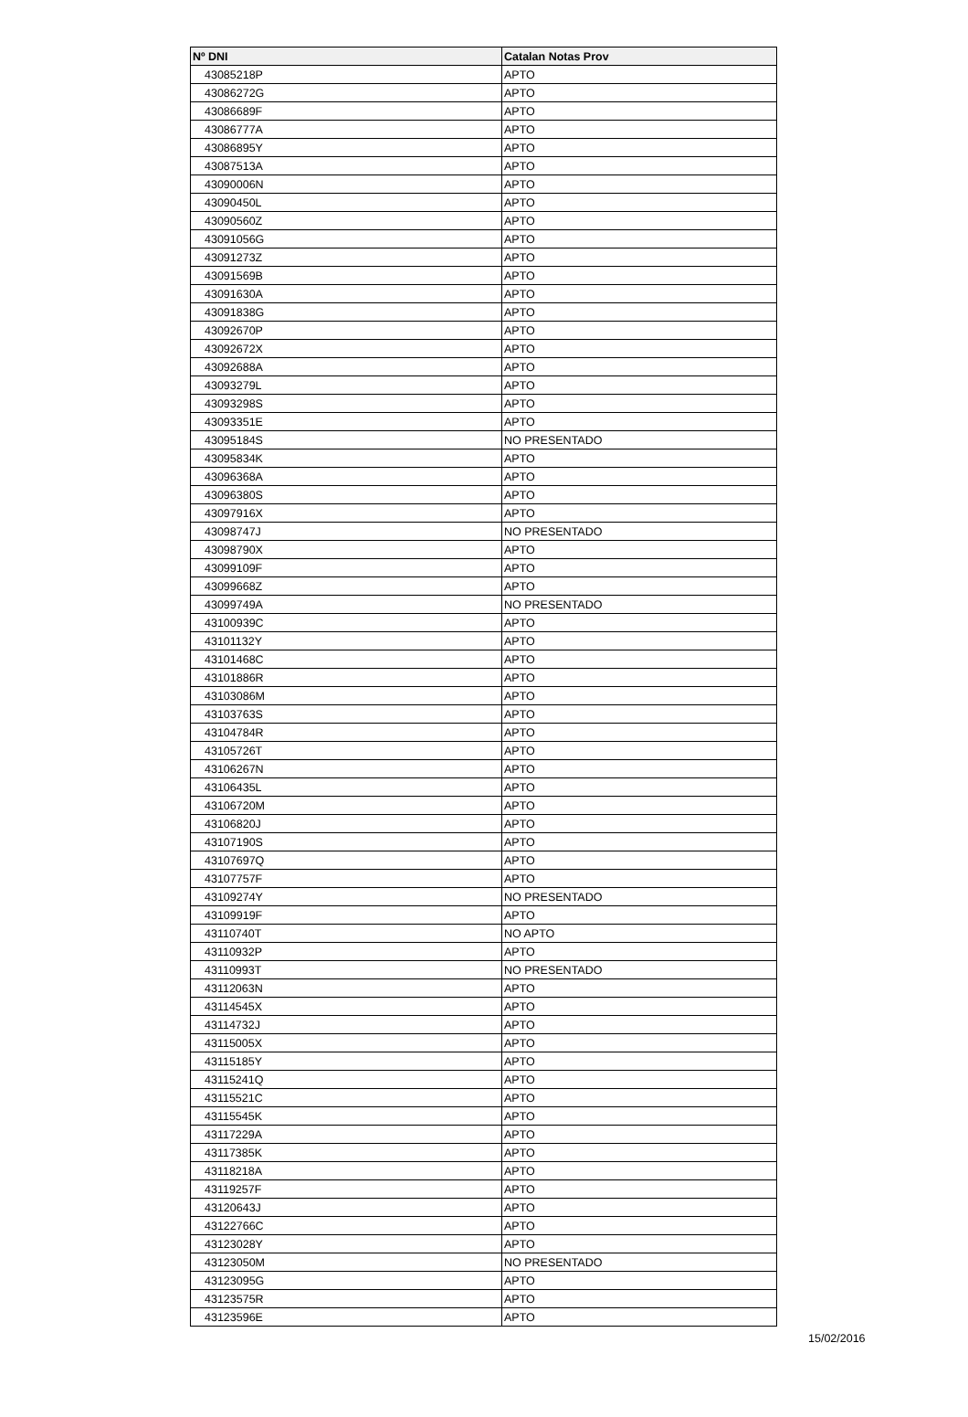| Nº DNI | Catalan Notas Prov |
| --- | --- |
| 43085218P | APTO |
| 43086272G | APTO |
| 43086689F | APTO |
| 43086777A | APTO |
| 43086895Y | APTO |
| 43087513A | APTO |
| 43090006N | APTO |
| 43090450L | APTO |
| 43090560Z | APTO |
| 43091056G | APTO |
| 43091273Z | APTO |
| 43091569B | APTO |
| 43091630A | APTO |
| 43091838G | APTO |
| 43092670P | APTO |
| 43092672X | APTO |
| 43092688A | APTO |
| 43093279L | APTO |
| 43093298S | APTO |
| 43093351E | APTO |
| 43095184S | NO PRESENTADO |
| 43095834K | APTO |
| 43096368A | APTO |
| 43096380S | APTO |
| 43097916X | APTO |
| 43098747J | NO PRESENTADO |
| 43098790X | APTO |
| 43099109F | APTO |
| 43099668Z | APTO |
| 43099749A | NO PRESENTADO |
| 43100939C | APTO |
| 43101132Y | APTO |
| 43101468C | APTO |
| 43101886R | APTO |
| 43103086M | APTO |
| 43103763S | APTO |
| 43104784R | APTO |
| 43105726T | APTO |
| 43106267N | APTO |
| 43106435L | APTO |
| 43106720M | APTO |
| 43106820J | APTO |
| 43107190S | APTO |
| 43107697Q | APTO |
| 43107757F | APTO |
| 43109274Y | NO PRESENTADO |
| 43109919F | APTO |
| 43110740T | NO APTO |
| 43110932P | APTO |
| 43110993T | NO PRESENTADO |
| 43112063N | APTO |
| 43114545X | APTO |
| 43114732J | APTO |
| 43115005X | APTO |
| 43115185Y | APTO |
| 43115241Q | APTO |
| 43115521C | APTO |
| 43115545K | APTO |
| 43117229A | APTO |
| 43117385K | APTO |
| 43118218A | APTO |
| 43119257F | APTO |
| 43120643J | APTO |
| 43122766C | APTO |
| 43123028Y | APTO |
| 43123050M | NO PRESENTADO |
| 43123095G | APTO |
| 43123575R | APTO |
| 43123596E | APTO |
15/02/2016